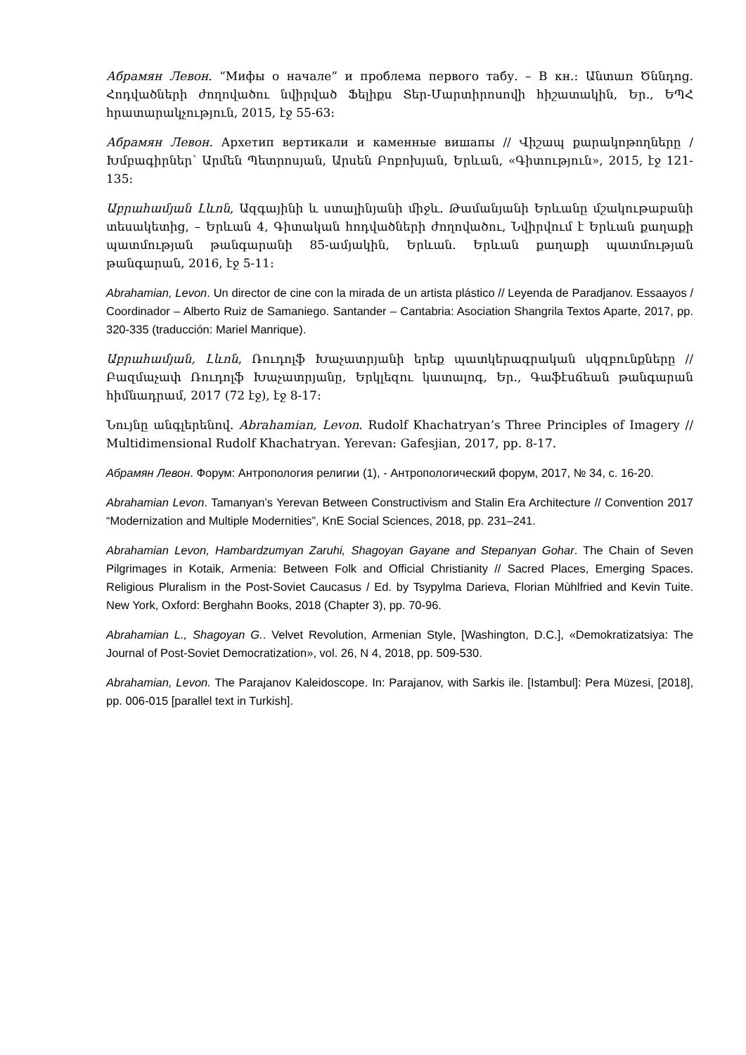Абрамян Левон. “Мифы о начале” и проблема первого табу. – В кн.: Անտառ Ծննդոց. Հոդվածների ժողովածու նվիրված Ֆելիքս Տեր-Մարտիրոսովի հիշատակին, Եր., ԵՊՀ հրատարակչություն, 2015, էջ 55-63:
Абрамян Левон. Архетип вертикали и каменные вишапы // Վիշապ քարակոթողները / Խմբագիրներ՝ Արմեն Պետրոսյան, Արսեն Բոբոխյան, Երևան, «Գիտություն», 2015, էջ 121-135:
Աբրահամյան Լևոն, Ազգայինի և ստալինյանի միջև. Թամանյանի Երևանը մշակութաբանի տեսակետից, – Երևան 4, Գիտական հոդվածների ժողովածու, Նվիրվում է Երևան քաղաքի պատմության թանգարանի 85-ամյակին, Երևան. Երևան քաղաքի պատմության թանգարան, 2016, էջ 5-11:
Abrahamian, Levon. Un director de cine con la mirada de un artista plástico // Leyenda de Paradjanov. Essaayos / Coordinador – Alberto Ruiz de Samaniego. Santander – Cantabria: Asociation Shangrila Textos Aparte, 2017, pp. 320-335 (traducción: Mariel Manrique).
Աբրահամյան, Լևոն, Ռուդոլֆ Խաչատրյանի երեք պատկերագրական սկզբունքները // Բազմաչափ Ռուդոլֆ Խաչատրյանը, Երկլեզու կատալոգ, Եր., Գաֆէսճեան թանգարան հիմնադրամ, 2017 (72 էջ), էջ 8-17:
Նույնը անգլերենով. Abrahamian, Levon. Rudolf Khachatryan’s Three Principles of Imagery // Multidimensional Rudolf Khachatryan. Yerevan: Gafesjian, 2017, pp. 8-17.
Абрамян Левон. Форум: Антропология религии (1), - Антропологический форум, 2017, № 34, с. 16-20.
Abrahamian Levon. Tamanyan’s Yerevan Between Constructivism and Stalin Era Architecture // Convention 2017 “Modernization and Multiple Modernities”, KnE Social Sciences, 2018, pp. 231–241.
Abrahamian Levon, Hambardzumyan Zaruhi, Shagoyan Gayane and Stepanyan Gohar. The Chain of Seven Pilgrimages in Kotaik, Armenia: Between Folk and Official Christianity // Sacred Places, Emerging Spaces. Religious Pluralism in the Post-Soviet Caucasus / Ed. by Tsypylma Darieva, Florian Mùhlfried and Kevin Tuite. New York, Oxford: Berghahn Books, 2018 (Chapter 3), pp. 70-96.
Abrahamian L., Shagoyan G.. Velvet Revolution, Armenian Style, [Washington, D.C.], «Demokratizatsiya: The Journal of Post-Soviet Democratization», vol. 26, N 4, 2018, pp. 509-530.
Abrahamian, Levon. The Parajanov Kaleidoscope. In: Parajanov, with Sarkis ile. [Istambul]: Pera Müzesi, [2018], pp. 006-015 [parallel text in Turkish].